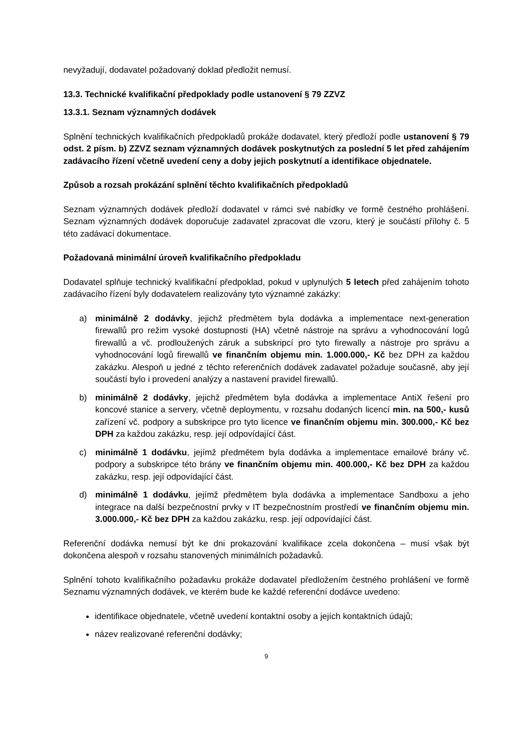nevyžadují, dodavatel požadovaný doklad předložit nemusí.
13.3. Technické kvalifikační předpoklady podle ustanovení § 79 ZZVZ
13.3.1. Seznam významných dodávek
Splnění technických kvalifikačních předpokladů prokáže dodavatel, který předloží podle ustanovení § 79 odst. 2 písm. b) ZZVZ seznam významných dodávek poskytnutých za poslední 5 let před zahájením zadávacího řízení včetně uvedení ceny a doby jejich poskytnutí a identifikace objednatele.
Způsob a rozsah prokázání splnění těchto kvalifikačních předpokladů
Seznam významných dodávek předloží dodavatel v rámci své nabídky ve formě čestného prohlášení. Seznam významných dodávek doporučuje zadavatel zpracovat dle vzoru, který je součástí přílohy č. 5 této zadávací dokumentace.
Požadovaná minimální úroveň kvalifikačního předpokladu
Dodavatel splňuje technický kvalifikační předpoklad, pokud v uplynulých 5 letech před zahájením tohoto zadávacího řízení byly dodavatelem realizovány tyto významné zakázky:
a) minimálně 2 dodávky, jejichž předmětem byla dodávka a implementace next-generation firewallů pro režim vysoké dostupnosti (HA) včetně nástroje na správu a vyhodnocování logů firewallů a vč. prodloužených záruk a subskripcí pro tyto firewally a nástroje pro správu a vyhodnocování logů firewallů ve finančním objemu min. 1.000.000,- Kč bez DPH za každou zakázku. Alespoň u jedné z těchto referenčních dodávek zadavatel požaduje současně, aby její součástí bylo i provedení analýzy a nastavení pravidel firewallů.
b) minimálně 2 dodávky, jejichž předmětem byla dodávka a implementace AntiX řešení pro koncové stanice a servery, včetně deploymentu, v rozsahu dodaných licencí min. na 500,- kusů zařízení vč. podpory a subskripce pro tyto licence ve finančním objemu min. 300.000,- Kč bez DPH za každou zakázku, resp. její odpovídající část.
c) minimálně 1 dodávku, jejímž předmětem byla dodávka a implementace emailové brány vč. podpory a subskripce této brány ve finančním objemu min. 400.000,- Kč bez DPH za každou zakázku, resp. její odpovídající část.
d) minimálně 1 dodávku, jejímž předmětem byla dodávka a implementace Sandboxu a jeho integrace na další bezpečnostní prvky v IT bezpečnostním prostředí ve finančním objemu min. 3.000.000,- Kč bez DPH za každou zakázku, resp. její odpovídající část.
Referenční dodávka nemusí být ke dni prokazování kvalifikace zcela dokončena – musí však být dokončena alespoň v rozsahu stanovených minimálních požadavků.
Splnění tohoto kvalifikačního požadavku prokáže dodavatel předložením čestného prohlášení ve formě Seznamu významných dodávek, ve kterém bude ke každé referenční dodávce uvedeno:
identifikace objednatele, včetně uvedení kontaktní osoby a jejích kontaktních údajů;
název realizované referenční dodávky;
9